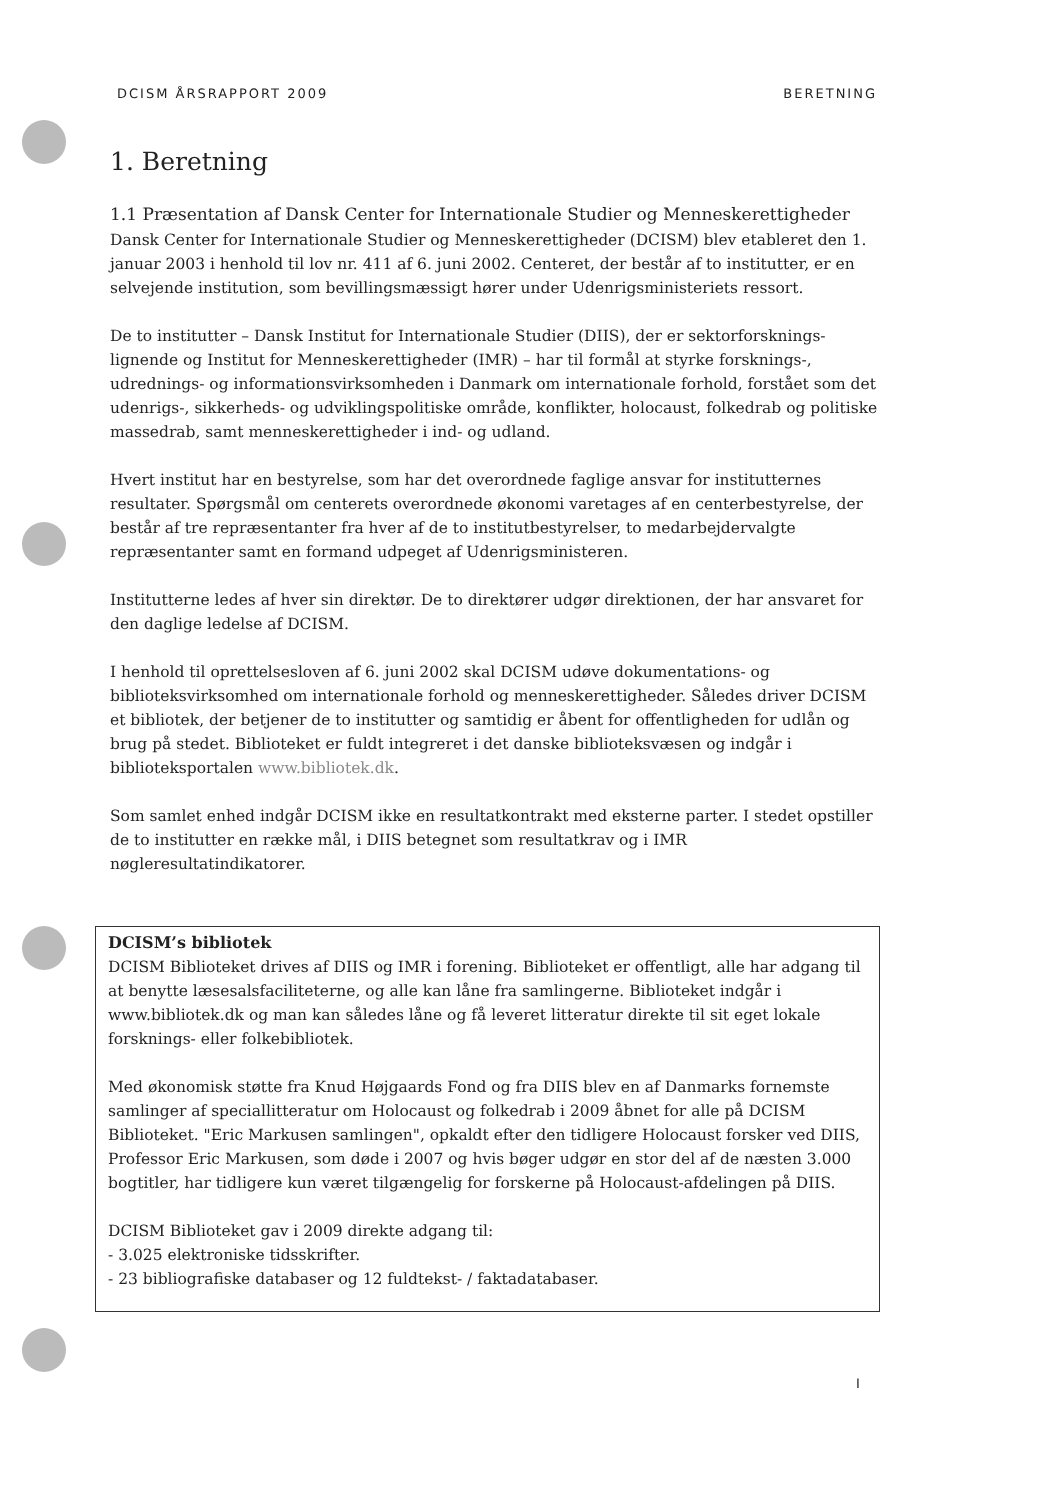DCISM ÅRSRAPPORT 2009 BERETNING
1. Beretning
1.1 Præsentation af Dansk Center for Internationale Studier og Menneskerettigheder
Dansk Center for Internationale Studier og Menneskerettigheder (DCISM) blev etableret den 1. januar 2003 i henhold til lov nr. 411 af 6. juni 2002. Centeret, der består af to institutter, er en selvejende institution, som bevillingsmæssigt hører under Udenrigsministeriets ressort.
De to institutter – Dansk Institut for Internationale Studier (DIIS), der er sektorforsknings-lignende og Institut for Menneskerettigheder (IMR) – har til formål at styrke forsknings-, udrednings- og informationsvirksomheden i Danmark om internationale forhold, forstået som det udenrigs-, sikkerheds- og udviklingspolitiske område, konflikter, holocaust, folkedrab og politiske massedrab, samt menneskerettigheder i ind- og udland.
Hvert institut har en bestyrelse, som har det overordnede faglige ansvar for institutternes resultater. Spørgsmål om centerets overordnede økonomi varetages af en centerbestyrelse, der består af tre repræsentanter fra hver af de to institutbestyrelser, to medarbejdervalgte repræsentanter samt en formand udpeget af Udenrigsministeren.
Institutterne ledes af hver sin direktør. De to direktører udgør direktionen, der har ansvaret for den daglige ledelse af DCISM.
I henhold til oprettelsesloven af 6. juni 2002 skal DCISM udøve dokumentations- og biblioteksvirksomhed om internationale forhold og menneskerettigheder. Således driver DCISM et bibliotek, der betjener de to institutter og samtidig er åbent for offentligheden for udlån og brug på stedet. Biblioteket er fuldt integreret i det danske biblioteksvæsen og indgår i biblioteksportalen www.bibliotek.dk.
Som samlet enhed indgår DCISM ikke en resultatkontrakt med eksterne parter. I stedet opstiller de to institutter en række mål, i DIIS betegnet som resultatkrav og i IMR nøgleresultatindikatorer.
DCISM’s bibliotek
DCISM Biblioteket drives af DIIS og IMR i forening. Biblioteket er offentligt, alle har adgang til at benytte læsesalsfaciliteterne, og alle kan låne fra samlingerne. Biblioteket indgår i www.bibliotek.dk og man kan således låne og få leveret litteratur direkte til sit eget lokale forsknings- eller folkebibliotek.
Med økonomisk støtte fra Knud Højgaards Fond og fra DIIS blev en af Danmarks fornemste samlinger af speciallitteratur om Holocaust og folkedrab i 2009 åbnet for alle på DCISM Biblioteket. "Eric Markusen samlingen", opkaldt efter den tidligere Holocaust forsker ved DIIS, Professor Eric Markusen, som døde i 2007 og hvis bøger udgør en stor del af de næsten 3.000 bogtitler, har tidligere kun været tilgængelig for forskerne på Holocaust-afdelingen på DIIS.
DCISM Biblioteket gav i 2009 direkte adgang til:
- 3.025 elektroniske tidsskrifter.
- 23 bibliografiske databaser og 12 fuldtekst- / faktadatabaser.
I